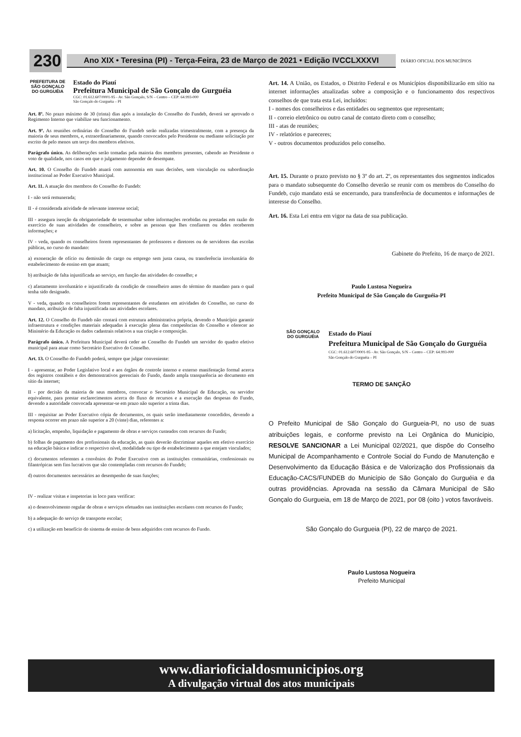230
Ano XIX • Teresina (PI) - Terça-Feira, 23 de Março de 2021 • Edição IVCCLXXXVI
DIÁRIO OFICIAL DOS MUNICÍPIOS
PREFEITURA DE SÃO GONÇALO DO GURGUÉIA
Estado do Piauí
Prefeitura Municipal de São Gonçalo do Gurguéia
CGC: 01.612.607/0001-95 - Av. São Gonçalo, S/N – Centro – CEP: 64.993-000
São Gonçalo do Gurguéia – PI
Art. 8º. No prazo máximo de 30 (trinta) dias após a instalação do Conselho do Fundeb, deverá ser aprovado o Regimento Interno que viabilize seu funcionamento.
Art. 9º. As reuniões ordinárias do Conselho do Fundeb serão realizadas trimestralmente, com a presença da maioria de seus membros, e, extraordinariamente, quando convocados pelo Presidente ou mediante solicitação por escrito de pelo menos um terço dos membros efetivos.
Parágrafo único. As deliberações serão tomadas pela maioria dos membros presentes, cabendo ao Presidente o voto de qualidade, nos casos em que o julgamento depender de desempate.
Art. 10. O Conselho do Fundeb atuará com autonomia em suas decisões, sem vinculação ou subordinação institucional ao Poder Executivo Municipal.
Art. 11. A atuação dos membros do Conselho do Fundeb:
I - não será remunerada;
II - é considerada atividade de relevante interesse social;
III - assegura isenção da obrigatoriedade de testemunhar sobre informações recebidas ou prestadas em razão do exercício de suas atividades de conselheiro, e sobre as pessoas que lhes confiarem ou deles receberem informações; e
IV - veda, quando os conselheiros forem representantes de professores e diretores ou de servidores das escolas públicas, no curso do mandato:
a) exoneração de ofício ou demissão do cargo ou emprego sem justa causa, ou transferência involuntária do estabelecimento de ensino em que atuam;
b) atribuição de falta injustificada ao serviço, em função das atividades do conselho; e
c) afastamento involuntário e injustificado da condição de conselheiro antes do término do mandato para o qual tenha sido designado.
V - veda, quando os conselheiros forem representantes de estudantes em atividades do Conselho, no curso do mandato, atribuição de falta injustificada nas atividades escolares.
Art. 12. O Conselho do Fundeb não contará com estrutura administrativa própria, devendo o Município garantir infraestrutura e condições materiais adequadas à execução plena das competências do Conselho e oferecer ao Ministério da Educação os dados cadastrais relativos a sua criação e composição.
Parágrafo único. A Prefeitura Municipal deverá ceder ao Conselho do Fundeb um servidor do quadro efetivo municipal para atuar como Secretário Executivo do Conselho.
Art. 13. O Conselho do Fundeb poderá, sempre que julgar conveniente:
I - apresentar, ao Poder Legislativo local e aos órgãos de controle interno e externo manifestação formal acerca dos registros contábeis e dos demonstrativos gerenciais do Fundo, dando ampla transparência ao documento em sítio da internet;
II - por decisão da maioria de seus membros, convocar o Secretário Municipal de Educação, ou servidor equivalente, para prestar esclarecimentos acerca do fluxo de recursos e a execução das despesas do Fundo, devendo a autoridade convocada apresentar-se em prazo não superior a trinta dias.
III - requisitar ao Poder Executivo cópia de documentos, os quais serão imediatamente concedidos, devendo a resposta ocorrer em prazo não superior a 20 (vinte) dias, referentes a:
a) licitação, empenho, liquidação e pagamento de obras e serviços custeados com recursos do Fundo;
b) folhas de pagamento dos profissionais da educação, as quais deverão discriminar aqueles em efetivo exercício na educação básica e indicar o respectivo nível, modalidade ou tipo de estabelecimento a que estejam vinculados;
c) documentos referentes a convênios do Poder Executivo com as instituições comunitárias, confessionais ou filantrópicas sem fins lucrativos que são contempladas com recursos do Fundeb;
d) outros documentos necessários ao desempenho de suas funções;
IV - realizar visitas e inspetorias in loco para verificar:
a) o desenvolvimento regular de obras e serviços efetuados nas instituições escolares com recursos do Fundo;
b) a adequação do serviço de transporte escolar;
c) a utilização em benefício do sistema de ensino de bens adquiridos com recursos do Fundo.
Art. 14. A União, os Estados, o Distrito Federal e os Municípios disponibilizarão em sítio na internet informações atualizadas sobre a composição e o funcionamento dos respectivos conselhos de que trata esta Lei, incluídos:
I - nomes dos conselheiros e das entidades ou segmentos que representam;
II - correio eletrônico ou outro canal de contato direto com o conselho;
III - atas de reuniões;
IV - relatórios e pareceres;
V - outros documentos produzidos pelo conselho.
Art. 15. Durante o prazo previsto no § 3º do art. 2º, os representantes dos segmentos indicados para o mandato subsequente do Conselho deverão se reunir com os membros do Conselho do Fundeb, cujo mandato está se encerrando, para transferência de documentos e informações de interesse do Conselho.
Art. 16. Esta Lei entra em vigor na data de sua publicação.
Gabinete do Prefeito, 16 de março de 2021.
Paulo Lustosa Nogueira
Prefeito Municipal de São Gonçalo do Gurguéia-PI
SÃO GONÇALO DO GURGUÉIA
Estado do Piauí
Prefeitura Municipal de São Gonçalo do Gurguéia
CGC: 01.612.607/0001-95 - Av. São Gonçalo, S/N – Centro – CEP: 64.993-000
São Gonçalo do Gurguéia – PI
TERMO DE SANÇÃO
O Prefeito Municipal de São Gonçalo do Gurgueia-PI, no uso de suas atribuições legais, e conforme previsto na Lei Orgânica do Município, RESOLVE SANCIONAR a Lei Municipal 02/2021, que dispõe do Conselho Municipal de Acompanhamento e Controle Social do Fundo de Manutenção e Desenvolvimento da Educação Básica e de Valorização dos Profissionais da Educação-CACS/FUNDEB do Município de São Gonçalo do Gurguéia e da outras providências. Aprovada na sessão da Câmara Municipal de São Gonçalo do Gurgueia, em 18 de Março de 2021, por 08 (oito ) votos favoráveis.
São Gonçalo do Gurgueia (PI), 22 de março de 2021.
Paulo Lustosa Nogueira
Prefeito Municipal
www.diarioficialdosmunicipios.org
A divulgação virtual dos atos municipais